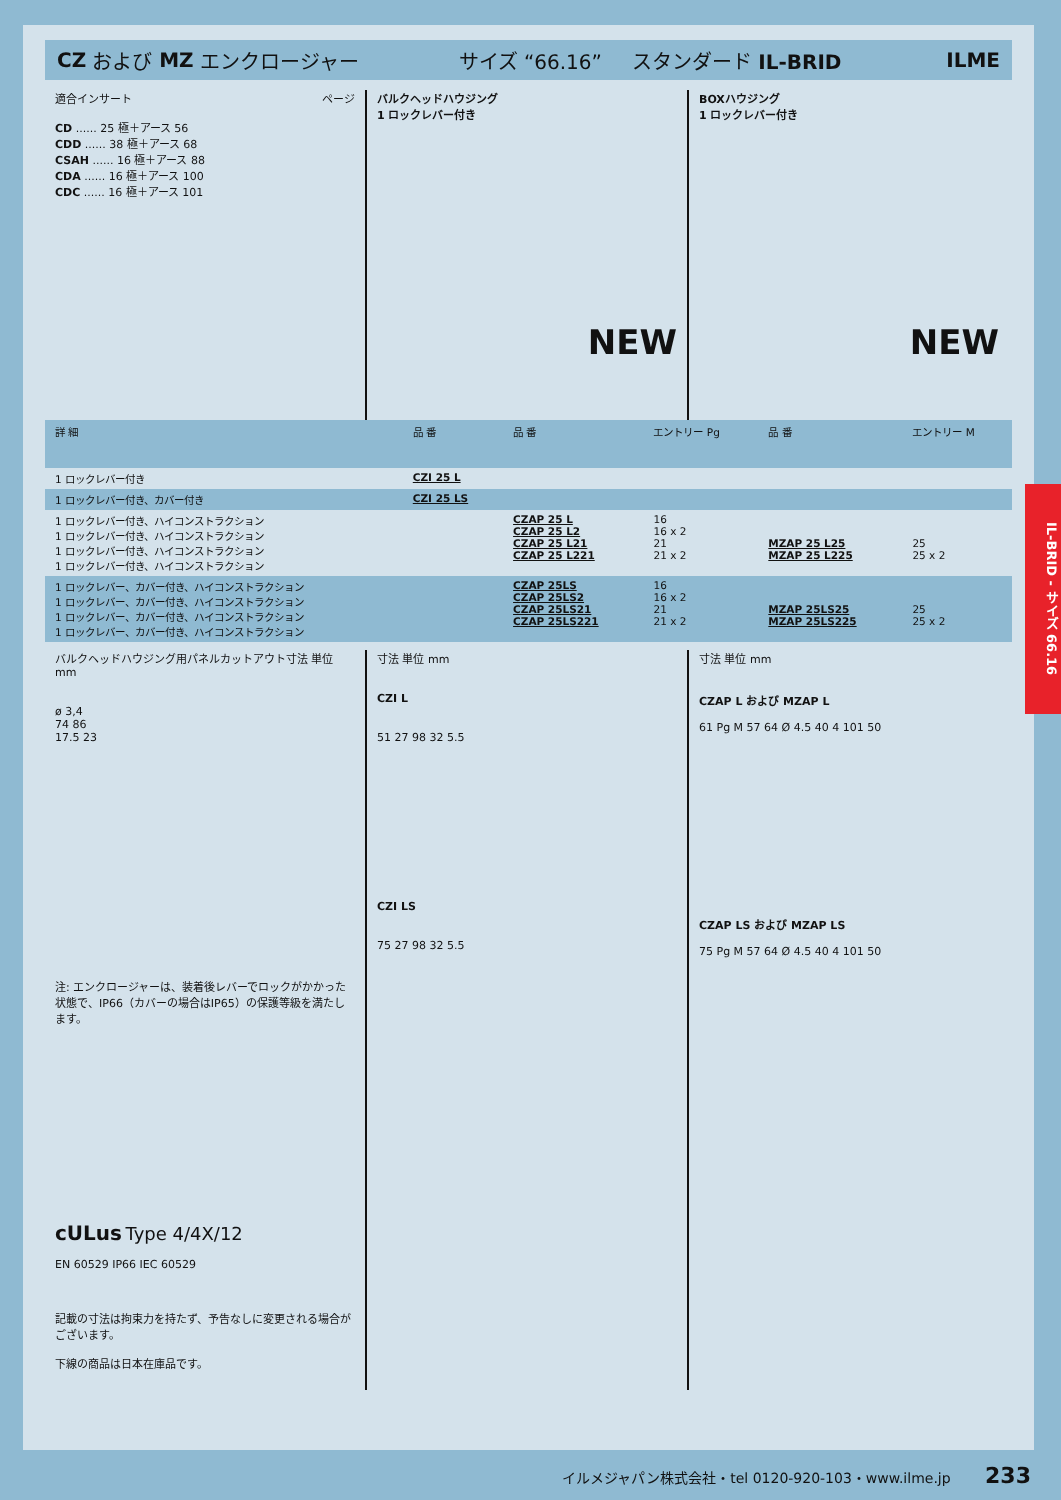CZ および MZ エンクロージャー サイズ “66.16” スタンダード IL-BRID ILME
適合インサート ページ
CD ...... 25 極＋アース 56
CDD ...... 38 極＋アース 68
CSAH ...... 16 極＋アース 88
CDA ...... 16 極＋アース 100
CDC ...... 16 極＋アース 101
バルクヘッドハウジング
1 ロックレバー付き
NEW
BOXハウジング
1 ロックレバー付き
NEW
| 詳 細 | 品 番 | 品 番 | エントリー Pg | 品 番 | エントリー M |
| --- | --- | --- | --- | --- | --- |
| 1 ロックレバー付き | CZI 25 L | | | | |
| 1 ロックレバー付き、カバー付き | CZI 25 LS | | | | |
| 1 ロックレバー付き、ハイコンストラクション 1 ロックレバー付き、ハイコンストラクション 1 ロックレバー付き、ハイコンストラクション 1 ロックレバー付き、ハイコンストラクション | | CZAP 25 L CZAP 25 L2 CZAP 25 L21 CZAP 25 L221 | 16 16 x 2 21 21 x 2 | MZAP 25 L25 MZAP 25 L225 | 25 25 x 2 |
| 1 ロックレバー、カバー付き、ハイコンストラクション 1 ロックレバー、カバー付き、ハイコンストラクション 1 ロックレバー、カバー付き、ハイコンストラクション 1 ロックレバー、カバー付き、ハイコンストラクション | | CZAP 25LS CZAP 25LS2 CZAP 25LS21 CZAP 25LS221 | 16 16 x 2 21 21 x 2 | MZAP 25LS25 MZAP 25LS225 | 25 25 x 2 |
バルクヘッドハウジング用パネルカットアウト寸法 単位 mm
ø 3,4
74 86
17.5 23
注: エンクロージャーは、装着後レバーでロックがかかった状態で、IP66（カバーの場合はIP65）の保護等級を満たします。
cULus Type 4/4X/12
EN 60529 IP66 IEC 60529
記載の寸法は拘束力を持たず、予告なしに変更される場合がございます。
下線の商品は日本在庫品です。
寸法 単位 mm
CZI L
51 27 98 32 5.5
CZI LS
75 27 98 32 5.5
寸法 単位 mm
CZAP L および MZAP L
61 Pg M 57 64 Ø 4.5 40 4 101 50
CZAP LS および MZAP LS
75 Pg M 57 64 Ø 4.5 40 4 101 50
IL-BRID - サイズ 66.16
イルメジャパン株式会社・tel 0120-920-103・www.ilme.jp 233